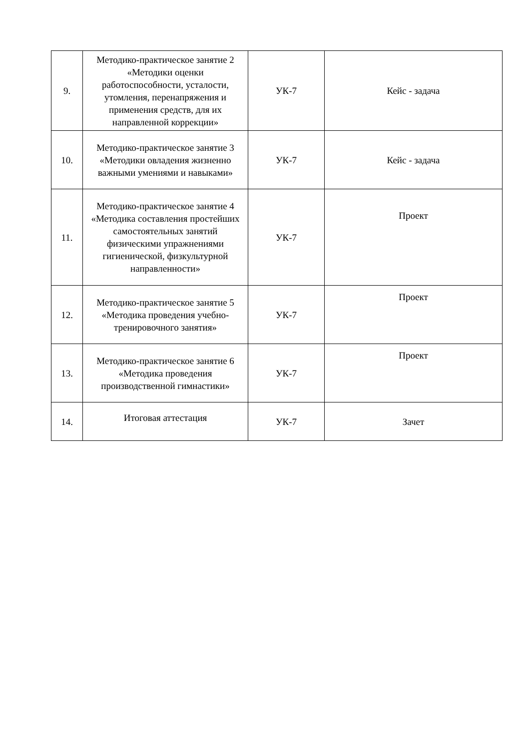| 9. | Методико-практическое занятие 2 «Методики оценки работоспособности, усталости, утомления, перенапряжения и применения средств, для их направленной коррекции» | УК-7 | Кейс - задача |
| 10. | Методико-практическое занятие 3 «Методики овладения жизненно важными умениями и навыками» | УК-7 | Кейс - задача |
| 11. | Методико-практическое занятие 4 «Методика составления простейших самостоятельных занятий физическими упражнениями гигиенической, физкультурной направленности» | УК-7 | Проект |
| 12. | Методико-практическое занятие 5 «Методика проведения учебно-тренировочного занятия» | УК-7 | Проект |
| 13. | Методико-практическое занятие 6 «Методика проведения производственной гимнастики» | УК-7 | Проект |
| 14. | Итоговая аттестация | УК-7 | Зачет |